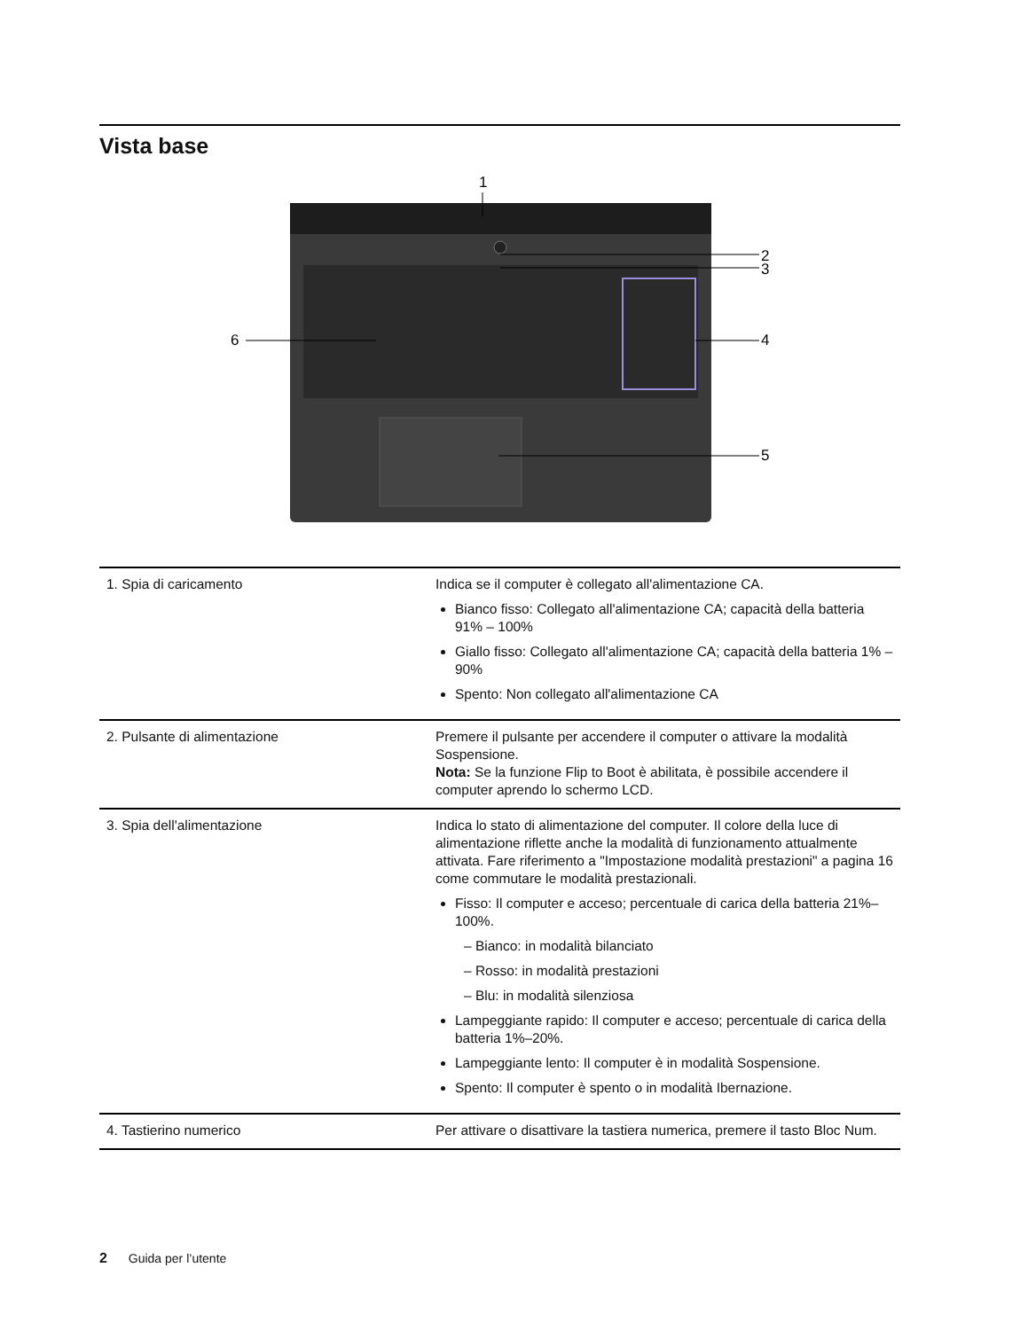Vista base
1
2
3
4
5
6
| 1. Spia di caricamento | Indica se il computer è collegato all'alimentazione CA. Bianco fisso: Collegato all'alimentazione CA; capacità della batteria 91% – 100% Giallo fisso: Collegato all'alimentazione CA; capacità della batteria 1% – 90% Spento: Non collegato all'alimentazione CA |
| 2. Pulsante di alimentazione | Premere il pulsante per accendere il computer o attivare la modalità Sospensione. Nota: Se la funzione Flip to Boot è abilitata, è possibile accendere il computer aprendo lo schermo LCD. |
| 3. Spia dell'alimentazione | Indica lo stato di alimentazione del computer. Il colore della luce di alimentazione riflette anche la modalità di funzionamento attualmente attivata. Fare riferimento a "Impostazione modalità prestazioni" a pagina 16 come commutare le modalità prestazionali. Fisso: Il computer e acceso; percentuale di carica della batteria 21%–100%. – Bianco: in modalità bilanciato – Rosso: in modalità prestazioni – Blu: in modalità silenziosa Lampeggiante rapido: Il computer e acceso; percentuale di carica della batteria 1%–20%. Lampeggiante lento: Il computer è in modalità Sospensione. Spento: Il computer è spento o in modalità Ibernazione. |
| 4. Tastierino numerico | Per attivare o disattivare la tastiera numerica, premere il tasto Bloc Num. |
2 Guida per l’utente